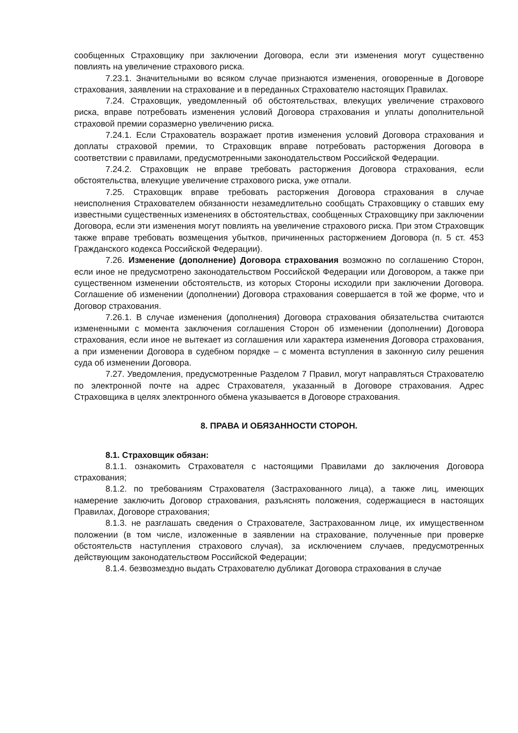сообщенных Страховщику при заключении Договора, если эти изменения могут существенно повлиять на увеличение страхового риска.
7.23.1. Значительными во всяком случае признаются изменения, оговоренные в Договоре страхования, заявлении на страхование и в переданных Страхователю настоящих Правилах.
7.24. Страховщик, уведомленный об обстоятельствах, влекущих увеличение страхового риска, вправе потребовать изменения условий Договора страхования и уплаты дополнительной страховой премии соразмерно увеличению риска.
7.24.1. Если Страхователь возражает против изменения условий Договора страхования и доплаты страховой премии, то Страховщик вправе потребовать расторжения Договора в соответствии с правилами, предусмотренными законодательством Российской Федерации.
7.24.2. Страховщик не вправе требовать расторжения Договора страхования, если обстоятельства, влекущие увеличение страхового риска, уже отпали.
7.25. Страховщик вправе требовать расторжения Договора страхования в случае неисполнения Страхователем обязанности незамедлительно сообщать Страховщику о ставших ему известными существенных изменениях в обстоятельствах, сообщенных Страховщику при заключении Договора, если эти изменения могут повлиять на увеличение страхового риска. При этом Страховщик также вправе требовать возмещения убытков, причиненных расторжением Договора (п. 5 ст. 453 Гражданского кодекса Российской Федерации).
7.26. Изменение (дополнение) Договора страхования возможно по соглашению Сторон, если иное не предусмотрено законодательством Российской Федерации или Договором, а также при существенном изменении обстоятельств, из которых Стороны исходили при заключении Договора. Соглашение об изменении (дополнении) Договора страхования совершается в той же форме, что и Договор страхования.
7.26.1. В случае изменения (дополнения) Договора страхования обязательства считаются измененными с момента заключения соглашения Сторон об изменении (дополнении) Договора страхования, если иное не вытекает из соглашения или характера изменения Договора страхования, а при изменении Договора в судебном порядке – с момента вступления в законную силу решения суда об изменении Договора.
7.27. Уведомления, предусмотренные Разделом 7 Правил, могут направляться Страхователю по электронной почте на адрес Страхователя, указанный в Договоре страхования. Адрес Страховщика в целях электронного обмена указывается в Договоре страхования.
8. ПРАВА И ОБЯЗАННОСТИ СТОРОН.
8.1. Страховщик обязан:
8.1.1. ознакомить Страхователя с настоящими Правилами до заключения Договора страхования;
8.1.2. по требованиям Страхователя (Застрахованного лица), а также лиц, имеющих намерение заключить Договор страхования, разъяснять положения, содержащиеся в настоящих Правилах, Договоре страхования;
8.1.3. не разглашать сведения о Страхователе, Застрахованном лице, их имущественном положении (в том числе, изложенные в заявлении на страхование, полученные при проверке обстоятельств наступления страхового случая), за исключением случаев, предусмотренных действующим законодательством Российской Федерации;
8.1.4. безвозмездно выдать Страхователю дубликат Договора страхования в случае